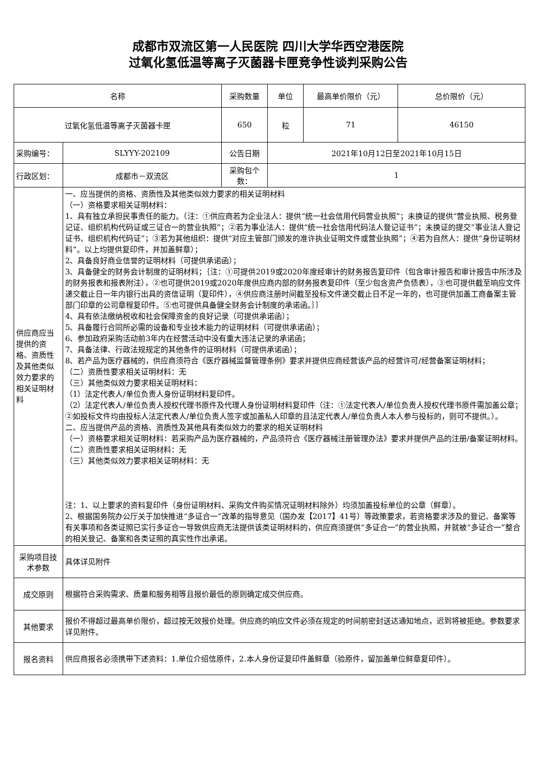成都市双流区第一人民医院 四川大学华西空港医院
过氧化氢低温等离子灭菌器卡匣竞争性谈判采购公告
| 名称 | | 采购数量 | 单位 | 最高单价限价（元） | 总价限价（元） |
| --- | --- | --- | --- | --- | --- |
| 过氧化氢低温等离子灭菌器卡匣 | | 650 | 粒 | 71 | 46150 |
| 采购编号： | SLYYY-202109 | 公告日期 | 2021年10月12日至2021年10月15日 | | |
| 行政区划： | 成都市－双流区 | 采购包个数： | 1 | | |
| 供应商应当提供的资格、资质性及其他类似效力要求的相关证明材料 | 一、应当提供的资格、资质性及其他类似效力要求的相关证明材料 （一）资格要求相关证明材料： 1、具有独立承担民事责任的能力。（注：①供应商若为企业法人：提供“统一社会信用代码营业执照”；未换证的提供“营业执照、税务登记证、组织机构代码证或三证合一的营业执照”；②若为事业法人：提供“统一社会信用代码法人登记证书”；未换证的提交“事业法人登记证书、组织机构代码证”；③若为其他组织：提供“对应主管部门颁发的准许执业证明文件或营业执照”；④若为自然人：提供“身份证明材料”。以上均提供复印件，并加盖鲜章）； 2、具备良好商业信誉的证明材料（可提供承诺函）； 3、具备健全的财务会计制度的证明材料；｛注：①可提供2019或2020年度经审计的财务报告复印件（包含审计报告和审计报告中所涉及的财务报表和报表附注），②也可提供2019或2020年度供应商内部的财务报表复印件（至少包含资产负债表），③也可提供截至响应文件递交截止日一年内银行出具的资信证明（复印件），④供应商注册时间截至投标文件递交截止日不足一年的，也可提供加盖工商备案主管部门印章的公司章程复印件。⑤也可提供具备健全财务会计制度的承诺函。｝｝ 4、具有依法缴纳税收和社会保障资金的良好记录（可提供承诺函）； 5、具备履行合同所必需的设备和专业技术能力的证明材料（可提供承诺函）； 6、参加政府采购活动前3年内在经营活动中没有重大违法记录的承诺函； 7、具备法律、行政法规规定的其他条件的证明材料（可提供承诺函）； 8、若产品为医疗器械的，供应商须符合《医疗器械监督管理条例》要求并提供应商经营该产品的经营许可/经营备案证明材料； （二）资质性要求相关证明材料：无 （三）其他类似效力要求相关证明材料： （1）法定代表人/单位负责人身份证明材料复印件。 （2）法定代表人/单位负责人授权代理书原件及代理人身份证明材料复印件（注：①法定代表人/单位负责人授权代理书原件需加盖公章；②如投标文件均由投标人法定代表人/单位负责人签字或加盖私人印章的且法定代表人/单位负责人本人参与投标的，则可不提供。）。 二、应当提供产品的资格、资质性及其他具有类似效力的要求的相关证明材料 （一）资格要求相关证明材料：若采购产品为医疗器械的，产品须符合《医疗器械注册管理办法》要求并提供产品的注册/备案证明材料。 （二）资质性要求相关证明材料：无 （三）其他类似效力要求相关证明材料：无 注：1、以上要求的资料复印件（身份证明材料、采购文件购买情况证明材料除外）均须加盖投标单位的公章（鲜章）。 2、根据国务院办公厅关于加快推进“多证合一”改革的指导意见（国办发【2017】41号）等政策要求，若资格要求涉及的登记、备案等有关事项和各类证照已实行多证合一导致供应商无法提供该类证明材料的，供应商须提供“多证合一”的营业执照，并就被“多证合一”整合的相关登记、备案和各类证照的真实性作出承诺。 | | | | |
| 采购项目技术参数 | 具体详见附件 | | | | |
| 成交原则 | 根据符合采购需求、质量和服务相等且报价最低的原则确定成交供应商。 | | | | |
| 其他要求 | 报价不得超过最高单价限价，超过按无效报价处理。供应商的响应文件必须在规定的时间前密封送达通知地点，迟到将被拒绝。参数要求详见附件。 | | | | |
| 报名资料 | 供应商报名必须携带下述资料：1.单位介绍信原件，2.本人身份证复印件盖鲜章（验原件，留加盖单位鲜章复印件）。 | | | | |